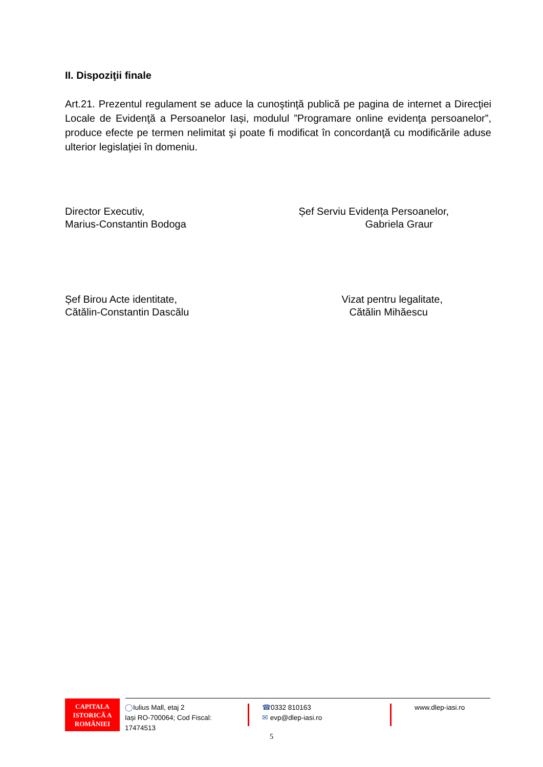II. Dispoziţii finale
Art.21. Prezentul regulament se aduce la cunoştinţă publică pe pagina de internet a Direcţiei Locale de Evidenţă a Persoanelor Iași, modulul ”Programare online evidenţa persoanelor”, produce efecte pe termen nelimitat şi poate fi modificat în concordanţă cu modificările aduse ulterior legislaţiei în domeniu.
Director Executiv,
Marius-Constantin Bodoga
Șef Serviu Evidența Persoanelor,
Gabriela Graur
Șef Birou Acte identitate,
Cătălin-Constantin Dascălu
Vizat pentru legalitate,
Cătălin Mihăescu
CAPITALA
ISTORICĂ A
ROMÂNIEI
◯Iulius Mall, etaj 2
Iași RO-700064; Cod Fiscal: 17474513
☎0332 810163
✉ evp@dlep-iasi.ro
www.dlep-iasi.ro
5